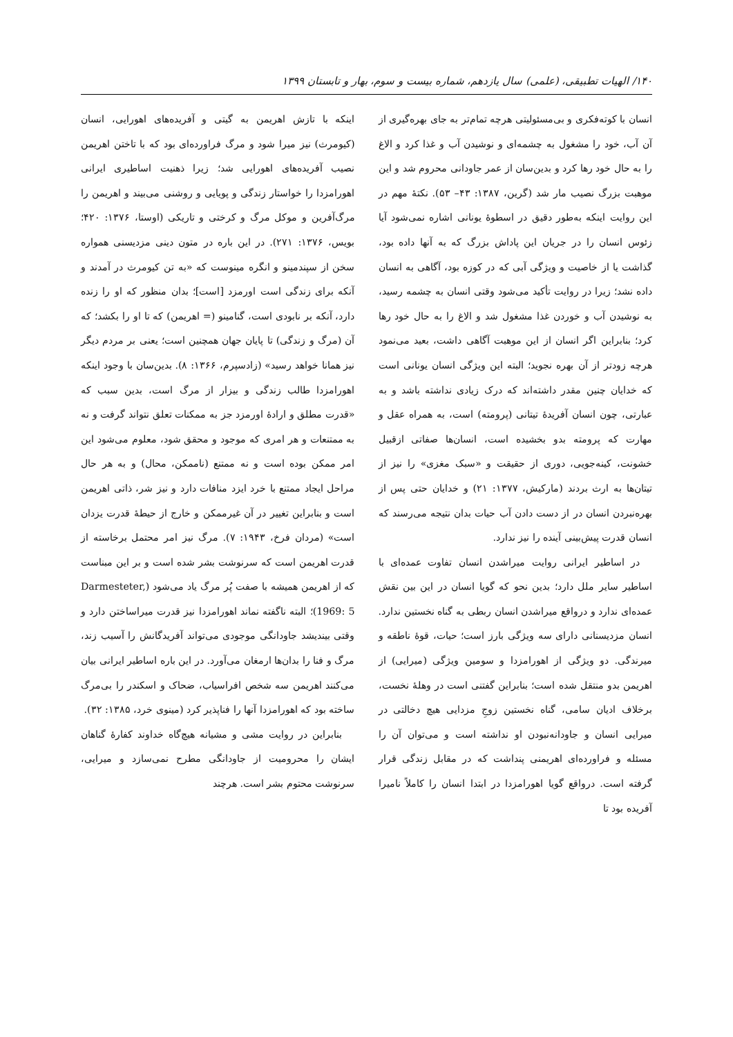۱۴۰/ الهیات تطبیقی، (علمی) سال یازدهم، شماره بیست و سوم، بهار و تابستان ۱۳۹۹
انسان با کوته‌فکری و بی‌مسئولیتی هرچه تمام‌تر به جای بهره‌گیری از آن آب، خود را مشغول به چشمه‌ای و نوشیدن آب و غذا کرد و الاغ را به حال خود رها کرد و بدین‌سان از عمر جاودانی محروم شد و این موهبت بزرگ نصیب مار شد (گرین، ۱۳۸۷: ۴۳– ۵۳). نکتۀ مهم در این روایت اینکه به‌طور دقیق در اسطوۀ یونانی اشاره نمی‌شود آیا زئوس انسان را در جریان این پاداش بزرگ که به آنها داده بود، گذاشت یا از خاصیت و ویژگی آبی که در کوزه بود، آگاهی به انسان داده نشد؛ زیرا در روایت تأکید می‌شود وقتی انسان به چشمه رسید، به نوشیدن آب و خوردن غذا مشغول شد و الاغ را به حال خود رها کرد؛ بنابراین اگر انسان از این موهبت آگاهی داشت، بعید می‌نمود هرچه زودتر از آن بهره نجوید؛ البته این ویژگی انسان یونانی است که خدایان چنین مقدر داشته‌اند که درک زیادی نداشته باشد و به عبارتی، چون انسان آفریدۀ تیتانی (پرومته) است، به همراه عقل و مهارت که پرومته بدو بخشیده است، انسان‌ها صفاتی ازقبیل خشونت، کینه‌جویی، دوری از حقیقت و «سبک مغزی» را نیز از تیتان‌ها به ارث بردند (مارکیش، ۱۳۷۷: ۲۱) و خدایان حتی پس از بهره‌نبردن انسان در از دست دادن آب حیات بدان نتیجه می‌رسند که انسان قدرت پیش‌بینی آینده را نیز ندارد.
در اساطیر ایرانی روایت میراشدن انسان تفاوت عمده‌ای با اساطیر سایر ملل دارد؛ بدین نحو که گویا انسان در این بین نقش عمده‌ای ندارد و درواقع میراشدن انسان ربطی به گناه نخستین ندارد. انسان مزدیسنانی دارای سه ویژگی بارز است؛ حیات، قوۀ ناطقه و میرندگی. دو ویژگی از اهورامزدا و سومین ویژگی (میرایی) از اهریمن بدو منتقل شده است؛ بنابراین گفتنی است در وهلۀ نخست، برخلاف ادیان سامی، گناه نخستین زوجِ مزدایی هیچ دخالتی در میرایی انسان و جاودانه‌نبودن او نداشته است و می‌توان آن را مسئله و فراورده‌ای اهریمنی پنداشت که در مقابل زندگی قرار گرفته است. درواقع گویا اهورامزدا در ابتدا انسان را کاملاً نامیرا آفریده بود تا
اینکه با تازش اهریمن به گیتی و آفریده‌های اهورایی، انسان (کیومرث) نیز میرا شود و مرگ فراورده‌ای بود که با تاختن اهریمن نصیب آفریده‌های اهورایی شد؛ زیرا ذهنیت اساطیری ایرانی اهورامزدا را خواستار زندگی و پویایی و روشنی می‌بیند و اهریمن را مرگ‌آفرین و موکل مرگ و کرختی و تاریکی (اوستا، ۱۳۷۶: ۴۲۰؛ بویس، ۱۳۷۶: ۲۷۱). در این باره در متون دینی مزدیسنی همواره سخن از سپندمینو و انگره مینوست که «به تن کیومرث در آمدند و آنکه برای زندگی است اورمزد [است]؛ بدان منظور که او را زنده دارد، آنکه بر نابودی است، گنامینو (= اهریمن) که تا او را بکشد؛ که آن (مرگ و زندگی) تا پایان جهان همچنین است؛ یعنی بر مردم دیگر نیز همانا خواهد رسید» (زادسپرم، ۱۳۶۶: ۸). بدین‌سان با وجود اینکه اهورامزدا طالب زندگی و بیزار از مرگ است، بدین سبب که «قدرت مطلق و ارادۀ اورمزد جز به ممکنات تعلق نتواند گرفت و نه به ممتنعات و هر امری که موجود و محقق شود، معلوم می‌شود این امر ممکن بوده است و نه ممتنع (ناممکن، محال) و به هر حال مراحل ایجاد ممتنع با خرد ایزد منافات دارد و نیز شر، ذاتی اهریمن است و بنابراین تغییر در آن غیرممکن و خارج از حیطۀ قدرت یزدان است» (مردان فرخ، ۱۹۴۳: ۷). مرگ نیز امر محتمل برخاسته از قدرت اهریمن است که سرنوشت بشر شده است و بر این مبناست که از اهریمن همیشه با صفت پُر مرگ یاد می‌شود (Darmesteter, 1969: 5)؛ البته ناگفته نماند اهورامزدا نیز قدرت میراساختن دارد و وقتی بیندیشد جاودانگی موجودی می‌تواند آفریدگانش را آسیب زند، مرگ و فنا را بدان‌ها ارمغان می‌آورد. در این باره اساطیر ایرانی بیان می‌کنند اهریمن سه شخص افراسیاب، ضحاک و اسکندر را بی‌مرگ ساخته بود که اهورامزدا آنها را فناپذیر کرد (مینوی خرد، ۱۳۸۵: ۳۲).
بنابراین در روایت مشی و مشیانه هیچ‌گاه خداوند کفارۀ گناهان ایشان را محرومیت از جاودانگی مطرح نمی‌سازد و میرایی، سرنوشت محتوم بشر است. هرچند